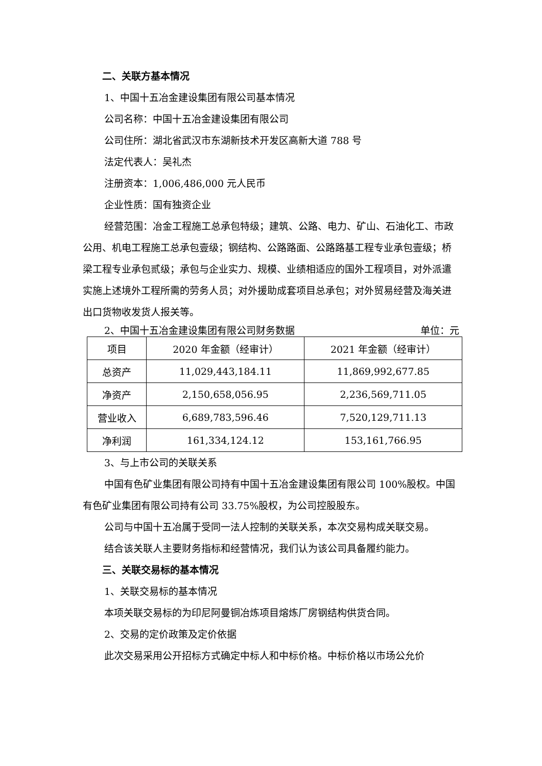二、关联方基本情况
1、中国十五冶金建设集团有限公司基本情况
公司名称：中国十五冶金建设集团有限公司
公司住所：湖北省武汉市东湖新技术开发区高新大道 788 号
法定代表人：吴礼杰
注册资本：1,006,486,000 元人民币
企业性质：国有独资企业
经营范围：冶金工程施工总承包特级；建筑、公路、电力、矿山、石油化工、市政公用、机电工程施工总承包壹级；钢结构、公路路面、公路路基工程专业承包壹级；桥梁工程专业承包贰级；承包与企业实力、规模、业绩相适应的国外工程项目，对外派遣实施上述境外工程所需的劳务人员；对外援助成套项目总承包；对外贸易经营及海关进出口货物收发货人报关等。
2、中国十五冶金建设集团有限公司财务数据 单位：元
| 项目 | 2020 年金额（经审计） | 2021 年金额（经审计） |
| --- | --- | --- |
| 总资产 | 11,029,443,184.11 | 11,869,992,677.85 |
| 净资产 | 2,150,658,056.95 | 2,236,569,711.05 |
| 营业收入 | 6,689,783,596.46 | 7,520,129,711.13 |
| 净利润 | 161,334,124.12 | 153,161,766.95 |
3、与上市公司的关联关系
中国有色矿业集团有限公司持有中国十五冶金建设集团有限公司 100%股权。中国有色矿业集团有限公司持有公司 33.75%股权，为公司控股股东。
公司与中国十五冶属于受同一法人控制的关联关系，本次交易构成关联交易。
结合该关联人主要财务指标和经营情况，我们认为该公司具备履约能力。
三、关联交易标的基本情况
1、关联交易标的基本情况
本项关联交易标的为印尼阿曼铜冶炼项目熔炼厂房钢结构供货合同。
2、交易的定价政策及定价依据
此次交易采用公开招标方式确定中标人和中标价格。中标价格以市场公允价